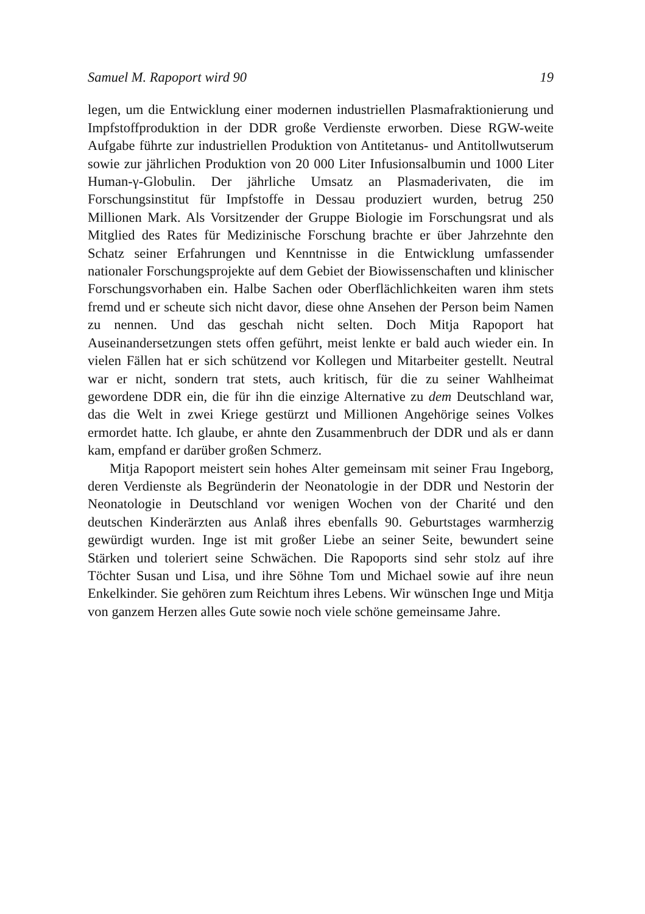Samuel M. Rapoport wird 90 19
legen, um die Entwicklung einer modernen industriellen Plasmafraktionierung und Impfstoffproduktion in der DDR große Verdienste erworben. Diese RGW-weite Aufgabe führte zur industriellen Produktion von Antitetanus- und Antitollwutserum sowie zur jährlichen Produktion von 20 000 Liter Infusionsalbumin und 1000 Liter Human-γ-Globulin. Der jährliche Umsatz an Plasmaderivaten, die im Forschungsinstitut für Impfstoffe in Dessau produziert wurden, betrug 250 Millionen Mark. Als Vorsitzender der Gruppe Biologie im Forschungsrat und als Mitglied des Rates für Medizinische Forschung brachte er über Jahrzehnte den Schatz seiner Erfahrungen und Kenntnisse in die Entwicklung umfassender nationaler Forschungsprojekte auf dem Gebiet der Biowissenschaften und klinischer Forschungsvorhaben ein. Halbe Sachen oder Oberflächlichkeiten waren ihm stets fremd und er scheute sich nicht davor, diese ohne Ansehen der Person beim Namen zu nennen. Und das geschah nicht selten. Doch Mitja Rapoport hat Auseinandersetzungen stets offen geführt, meist lenkte er bald auch wieder ein. In vielen Fällen hat er sich schützend vor Kollegen und Mitarbeiter gestellt. Neutral war er nicht, sondern trat stets, auch kritisch, für die zu seiner Wahlheimat gewordene DDR ein, die für ihn die einzige Alternative zu dem Deutschland war, das die Welt in zwei Kriege gestürzt und Millionen Angehörige seines Volkes ermordet hatte. Ich glaube, er ahnte den Zusammenbruch der DDR und als er dann kam, empfand er darüber großen Schmerz.
Mitja Rapoport meistert sein hohes Alter gemeinsam mit seiner Frau Ingeborg, deren Verdienste als Begründerin der Neonatologie in der DDR und Nestorin der Neonatologie in Deutschland vor wenigen Wochen von der Charité und den deutschen Kinderärzten aus Anlaß ihres ebenfalls 90. Geburtstages warmherzig gewürdigt wurden. Inge ist mit großer Liebe an seiner Seite, bewundert seine Stärken und toleriert seine Schwächen. Die Rapoports sind sehr stolz auf ihre Töchter Susan und Lisa, und ihre Söhne Tom und Michael sowie auf ihre neun Enkelkinder. Sie gehören zum Reichtum ihres Lebens. Wir wünschen Inge und Mitja von ganzem Herzen alles Gute sowie noch viele schöne gemeinsame Jahre.